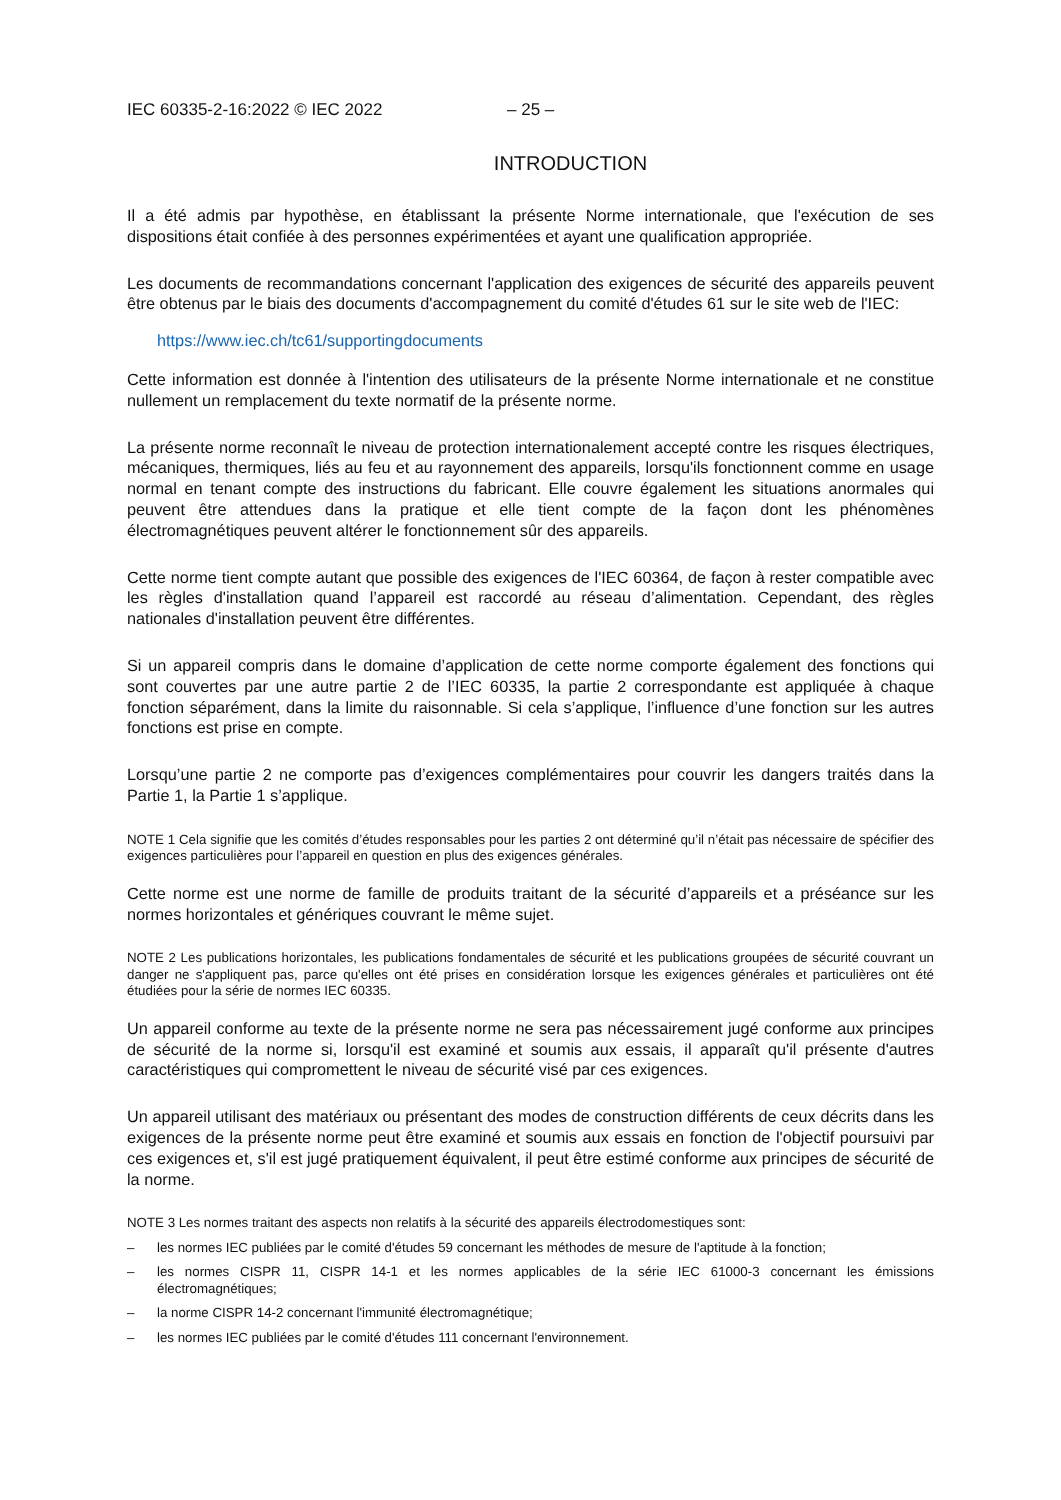IEC 60335-2-16:2022 © IEC 2022 – 25 –
INTRODUCTION
Il a été admis par hypothèse, en établissant la présente Norme internationale, que l'exécution de ses dispositions était confiée à des personnes expérimentées et ayant une qualification appropriée.
Les documents de recommandations concernant l'application des exigences de sécurité des appareils peuvent être obtenus par le biais des documents d'accompagnement du comité d'études 61 sur le site web de l'IEC:
https://www.iec.ch/tc61/supportingdocuments
Cette information est donnée à l'intention des utilisateurs de la présente Norme internationale et ne constitue nullement un remplacement du texte normatif de la présente norme.
La présente norme reconnaît le niveau de protection internationalement accepté contre les risques électriques, mécaniques, thermiques, liés au feu et au rayonnement des appareils, lorsqu'ils fonctionnent comme en usage normal en tenant compte des instructions du fabricant. Elle couvre également les situations anormales qui peuvent être attendues dans la pratique et elle tient compte de la façon dont les phénomènes électromagnétiques peuvent altérer le fonctionnement sûr des appareils.
Cette norme tient compte autant que possible des exigences de l'IEC 60364, de façon à rester compatible avec les règles d'installation quand l’appareil est raccordé au réseau d’alimentation. Cependant, des règles nationales d'installation peuvent être différentes.
Si un appareil compris dans le domaine d’application de cette norme comporte également des fonctions qui sont couvertes par une autre partie 2 de l’IEC 60335, la partie 2 correspondante est appliquée à chaque fonction séparément, dans la limite du raisonnable. Si cela s’applique, l’influence d’une fonction sur les autres fonctions est prise en compte.
Lorsqu’une partie 2 ne comporte pas d’exigences complémentaires pour couvrir les dangers traités dans la Partie 1, la Partie 1 s’applique.
NOTE 1 Cela signifie que les comités d’études responsables pour les parties 2 ont déterminé qu’il n’était pas nécessaire de spécifier des exigences particulières pour l’appareil en question en plus des exigences générales.
Cette norme est une norme de famille de produits traitant de la sécurité d’appareils et a préséance sur les normes horizontales et génériques couvrant le même sujet.
NOTE 2 Les publications horizontales, les publications fondamentales de sécurité et les publications groupées de sécurité couvrant un danger ne s'appliquent pas, parce qu'elles ont été prises en considération lorsque les exigences générales et particulières ont été étudiées pour la série de normes IEC 60335.
Un appareil conforme au texte de la présente norme ne sera pas nécessairement jugé conforme aux principes de sécurité de la norme si, lorsqu'il est examiné et soumis aux essais, il apparaît qu'il présente d'autres caractéristiques qui compromettent le niveau de sécurité visé par ces exigences.
Un appareil utilisant des matériaux ou présentant des modes de construction différents de ceux décrits dans les exigences de la présente norme peut être examiné et soumis aux essais en fonction de l'objectif poursuivi par ces exigences et, s'il est jugé pratiquement équivalent, il peut être estimé conforme aux principes de sécurité de la norme.
NOTE 3 Les normes traitant des aspects non relatifs à la sécurité des appareils électrodomestiques sont:
– les normes IEC publiées par le comité d'études 59 concernant les méthodes de mesure de l'aptitude à la fonction;
– les normes CISPR 11, CISPR 14-1 et les normes applicables de la série IEC 61000-3 concernant les émissions électromagnétiques;
– la norme CISPR 14-2 concernant l'immunité électromagnétique;
– les normes IEC publiées par le comité d'études 111 concernant l'environnement.